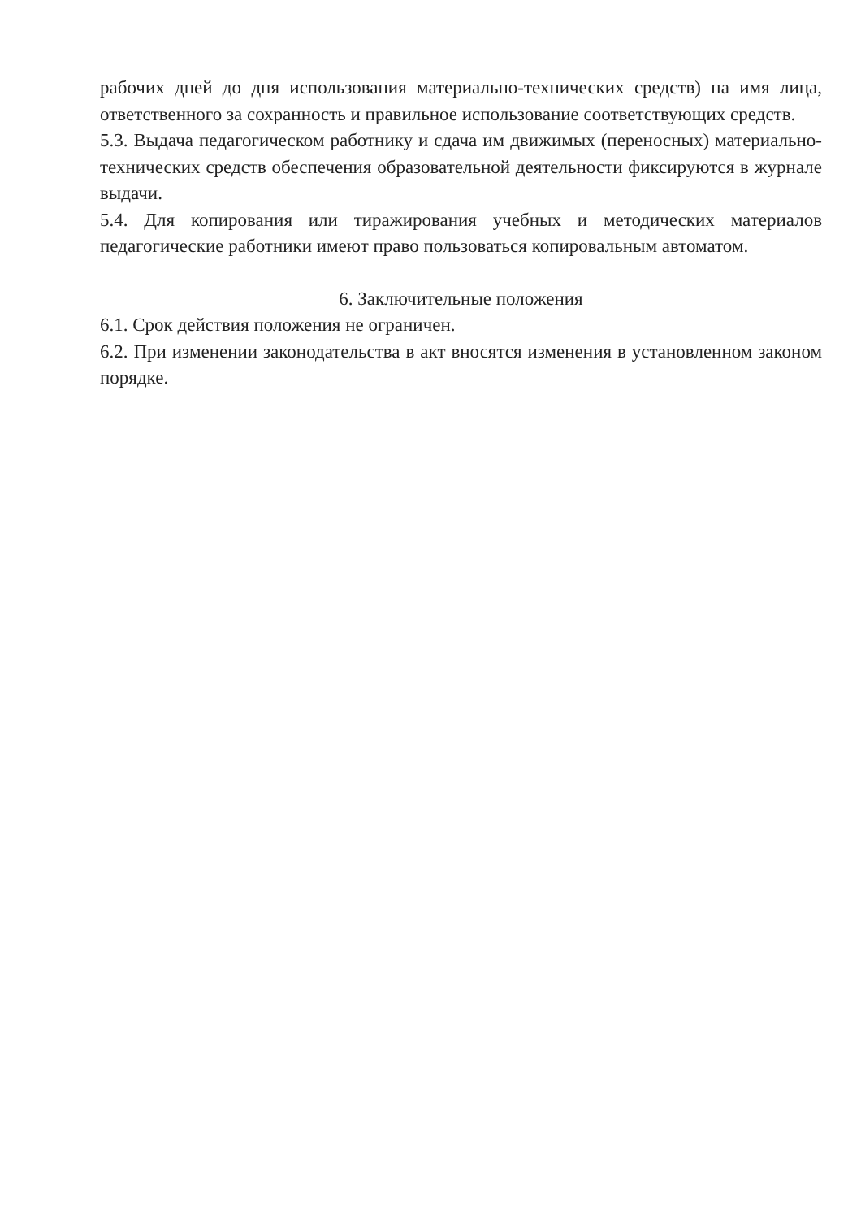рабочих дней до дня использования материально-технических средств) на имя лица, ответственного за сохранность и правильное использование соответствующих средств.
5.3. Выдача педагогическом работнику и сдача им движимых (переносных) материально-технических средств обеспечения образовательной деятельности фиксируются в журнале выдачи.
5.4. Для копирования или тиражирования учебных и методических материалов педагогические работники имеют право пользоваться копировальным автоматом.
6. Заключительные положения
6.1. Срок действия положения не ограничен.
6.2. При изменении законодательства в акт вносятся изменения в установленном законом порядке.